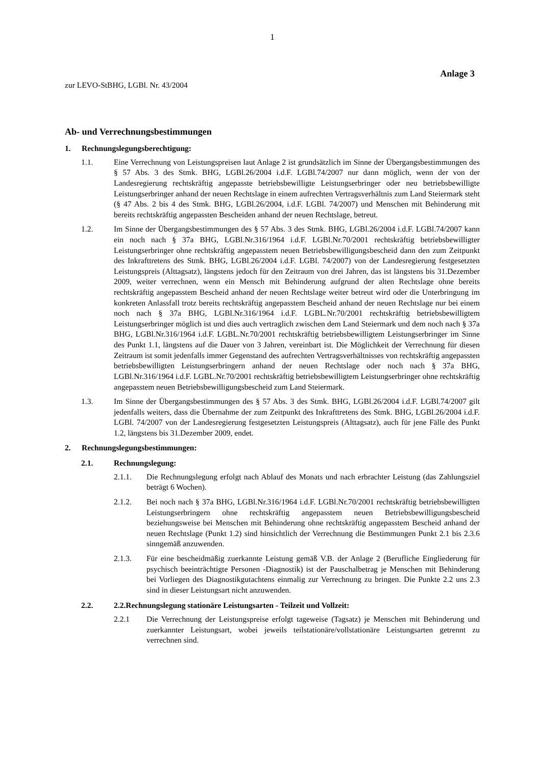1
Anlage 3
zur LEVO-StBHG, LGBl. Nr. 43/2004
Ab- und Verrechnungsbestimmungen
1. Rechnungslegungsberechtigung:
1.1. Eine Verrechnung von Leistungspreisen laut Anlage 2 ist grundsätzlich im Sinne der Übergangsbestimmungen des § 57 Abs. 3 des Stmk. BHG, LGBl.26/2004 i.d.F. LGBl.74/2007 nur dann möglich, wenn der von der Landesregierung rechtskräftig angepasste betriebsbewilligte Leistungserbringer oder neu betriebsbewilligte Leistungserbringer anhand der neuen Rechtslage in einem aufrechten Vertragsverhältnis zum Land Steiermark steht (§ 47 Abs. 2 bis 4 des Stmk. BHG, LGBl.26/2004, i.d.F. LGBl. 74/2007) und Menschen mit Behinderung mit bereits rechtskräftig angepassten Bescheiden anhand der neuen Rechtslage, betreut.
1.2. Im Sinne der Übergangsbestimmungen des § 57 Abs. 3 des Stmk. BHG, LGBl.26/2004 i.d.F. LGBl.74/2007 kann ein noch nach § 37a BHG, LGBl.Nr.316/1964 i.d.F. LGBl.Nr.70/2001 rechtskräftig betriebsbewilligter Leistungserbringer ohne rechtskräftig angepasstem neuen Betriebsbewilligungsbescheid dann den zum Zeitpunkt des Inkrafttretens des Stmk. BHG, LGBl.26/2004 i.d.F. LGBl. 74/2007) von der Landesregierung festgesetzten Leistungspreis (Alttagsatz), längstens jedoch für den Zeitraum von drei Jahren, das ist längstens bis 31.Dezember 2009, weiter verrechnen, wenn ein Mensch mit Behinderung aufgrund der alten Rechtslage ohne bereits rechtskräftig angepasstem Bescheid anhand der neuen Rechtslage weiter betreut wird oder die Unterbringung im konkreten Anlassfall trotz bereits rechtskräftig angepasstem Bescheid anhand der neuen Rechtslage nur bei einem noch nach § 37a BHG, LGBl.Nr.316/1964 i.d.F. LGBL.Nr.70/2001 rechtskräftig betriebsbewilligtem Leistungserbringer möglich ist und dies auch vertraglich zwischen dem Land Steiermark und dem noch nach § 37a BHG, LGBl.Nr.316/1964 i.d.F. LGBL.Nr.70/2001 rechtskräftig betriebsbewilligtem Leistungserbringer im Sinne des Punkt 1.1, längstens auf die Dauer von 3 Jahren, vereinbart ist. Die Möglichkeit der Verrechnung für diesen Zeitraum ist somit jedenfalls immer Gegenstand des aufrechten Vertragsverhältnisses von rechtskräftig angepassten betriebsbewilligten Leistungserbringern anhand der neuen Rechtslage oder noch nach § 37a BHG, LGBl.Nr.316/1964 i.d.F. LGBL.Nr.70/2001 rechtskräftig betriebsbewilligtem Leistungserbringer ohne rechtskräftig angepasstem neuen Betriebsbewilligungsbescheid zum Land Steiermark.
1.3. Im Sinne der Übergangsbestimmungen des § 57 Abs. 3 des Stmk. BHG, LGBl.26/2004 i.d.F. LGBl.74/2007 gilt jedenfalls weiters, dass die Übernahme der zum Zeitpunkt des Inkrafttretens des Stmk. BHG, LGBl.26/2004 i.d.F. LGBl. 74/2007 von der Landesregierung festgesetzten Leistungspreis (Alttagsatz), auch für jene Fälle des Punkt 1.2, längstens bis 31.Dezember 2009, endet.
2. Rechnungslegungsbestimmungen:
2.1. Rechnungslegung:
2.1.1. Die Rechnungslegung erfolgt nach Ablauf des Monats und nach erbrachter Leistung (das Zahlungsziel beträgt 6 Wochen).
2.1.2. Bei noch nach § 37a BHG, LGBl.Nr.316/1964 i.d.F. LGBl.Nr.70/2001 rechtskräftig betriebsbewilligten Leistungserbringern ohne rechtskräftig angepasstem neuen Betriebsbewilligungsbescheid beziehungsweise bei Menschen mit Behinderung ohne rechtskräftig angepasstem Bescheid anhand der neuen Rechtslage (Punkt 1.2) sind hinsichtlich der Verrechnung die Bestimmungen Punkt 2.1 bis 2.3.6 sinngemäß anzuwenden.
2.1.3. Für eine bescheidmäßig zuerkannte Leistung gemäß V.B. der Anlage 2 (Berufliche Eingliederung für psychisch beeinträchtigte Personen -Diagnostik) ist der Pauschalbetrag je Menschen mit Behinderung bei Vorliegen des Diagnostikgutachtens einmalig zur Verrechnung zu bringen. Die Punkte 2.2 uns 2.3 sind in dieser Leistungsart nicht anzuwenden.
2.2. 2.2.Rechnungslegung stationäre Leistungsarten - Teilzeit und Vollzeit:
2.2.1 Die Verrechnung der Leistungspreise erfolgt tageweise (Tagsatz) je Menschen mit Behinderung und zuerkannter Leistungsart, wobei jeweils teilstationäre/vollstationäre Leistungsarten getrennt zu verrechnen sind.